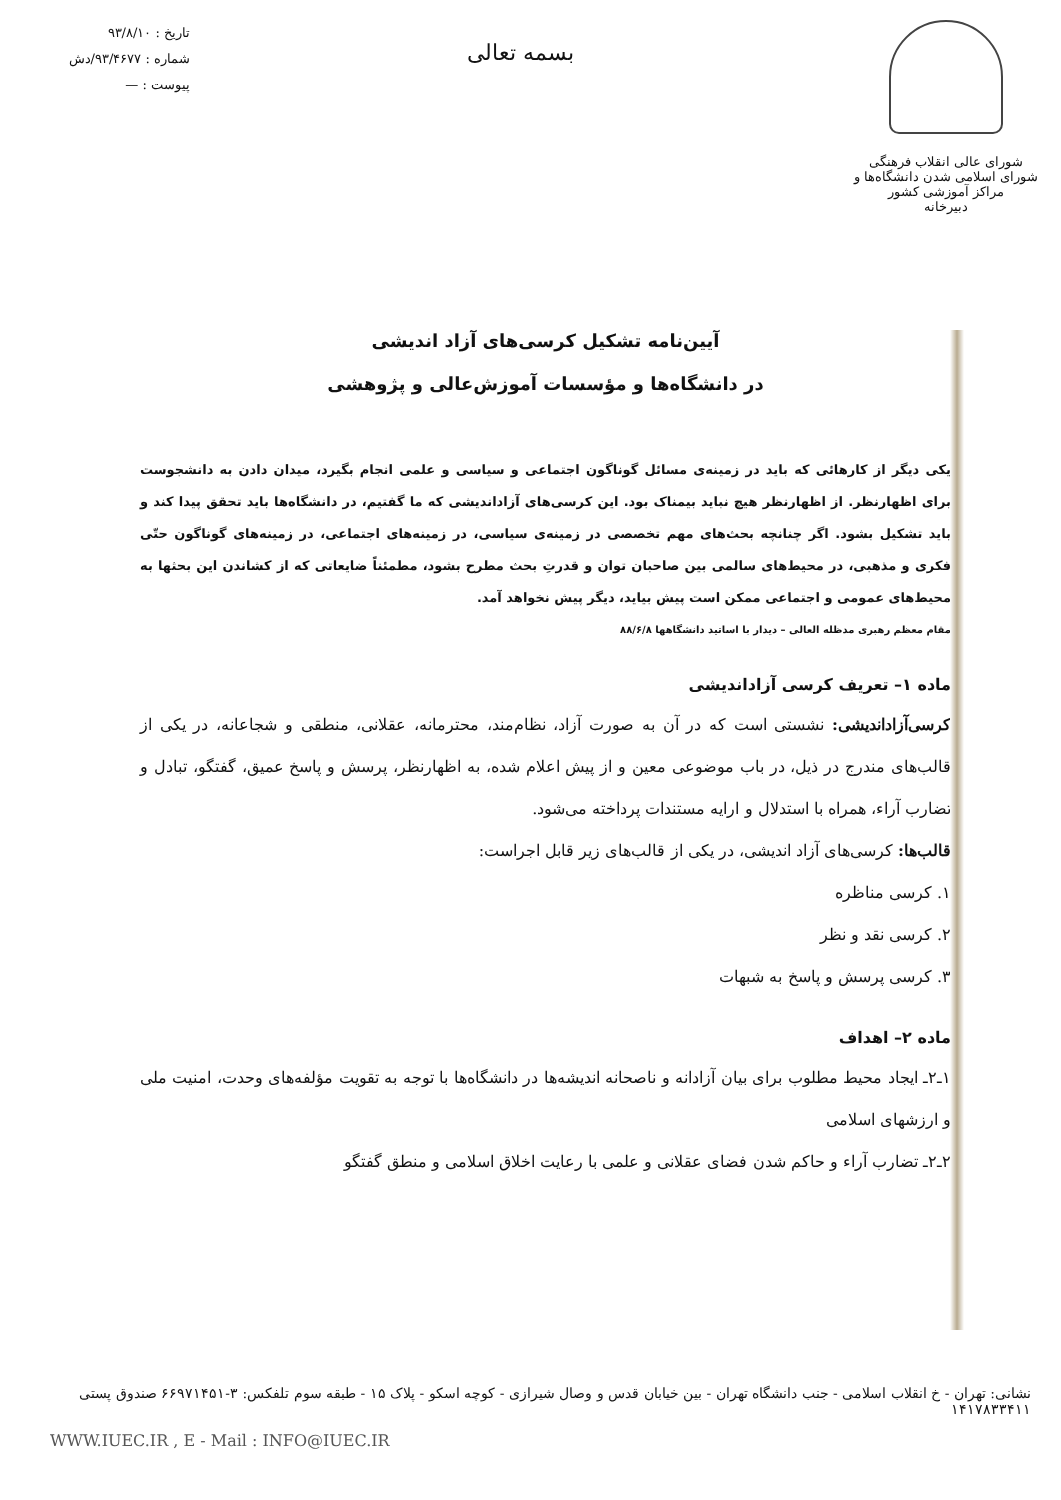شورای عالی انقلاب فرهنگی
شورای اسلامی شدن دانشگاه‌ها و مراکز آموزشی کشور
دبیرخانه
بسمه تعالی
تاریخ : ۹۳/۸/۱۰
شماره : ۹۳/۴۶۷۷/دش
پیوست : —
آیین‌نامه تشکیل کرسی‌های آزاد اندیشی
در دانشگاه‌ها و مؤسسات آموزش‌عالی و پژوهشی
یکی دیگر از کارهائی که باید در زمینه‌ی مسائل گوناگون اجتماعی و سیاسی و علمی انجام بگیرد، میدان دادن به دانشجوست برای اظهارنظر. از اظهارنظر هیچ نباید بیمناک بود. این کرسی‌های آزاداندیشی که ما گفتیم، در دانشگاه‌ها باید تحقق پیدا کند و باید تشکیل بشود. اگر چنانچه بحث‌های مهم تخصصی در زمینه‌ی سیاسی، در زمینه‌های اجتماعی، در زمینه‌های گوناگون حتّی فکری و مذهبی، در محیط‌های سالمی بین صاحبان توان و قدرتِ بحث مطرح بشود، مطمئناً ضایعاتی که از کشاندن این بحثها به محیط‌های عمومی و اجتماعی ممکن است پیش بیاید، دیگر پیش نخواهد آمد.
مقام معظم رهبری مدظله العالی – دیدار با اساتید دانشگاهها ۸۸/۶/۸
ماده ۱– تعریف کرسی آزاداندیشی
کرسی‌آزاداندیشی: نشستی است که در آن به صورت آزاد، نظام‌مند، محترمانه، عقلانی، منطقی و شجاعانه، در یکی از قالب‌های مندرج در ذیل، در باب موضوعی معین و از پیش اعلام شده، به اظهارنظر، پرسش و پاسخ عمیق، گفتگو، تبادل و تضارب آراء، همراه با استدلال و ارایه مستندات پرداخته می‌شود.
قالب‌ها: کرسی‌های آزاد اندیشی، در یکی از قالب‌های زیر قابل اجراست:
۱. کرسی مناظره
۲. کرسی نقد و نظر
۳. کرسی پرسش و پاسخ به شبهات
ماده ۲– اهداف
۱ـ۲ـ ایجاد محیط مطلوب برای بیان آزادانه و ناصحانه اندیشه‌ها در دانشگاه‌ها با توجه به تقویت مؤلفه‌های وحدت، امنیت ملی و ارزشهای اسلامی
۲ـ۲ـ تضارب آراء و حاکم شدن فضای عقلانی و علمی با رعایت اخلاق اسلامی و منطق گفتگو
نشانی: تهران - خ انقلاب اسلامی - جنب دانشگاه تهران - بین خیابان قدس و وصال شیرازی - کوچه اسکو - پلاک ۱۵ - طبقه سوم تلفکس: ۳-۶۶۹۷۱۴۵۱ صندوق پستی ۱۴۱۷۸۳۳۴۱۱
WWW.IUEC.IR , E - Mail : INFO@IUEC.IR